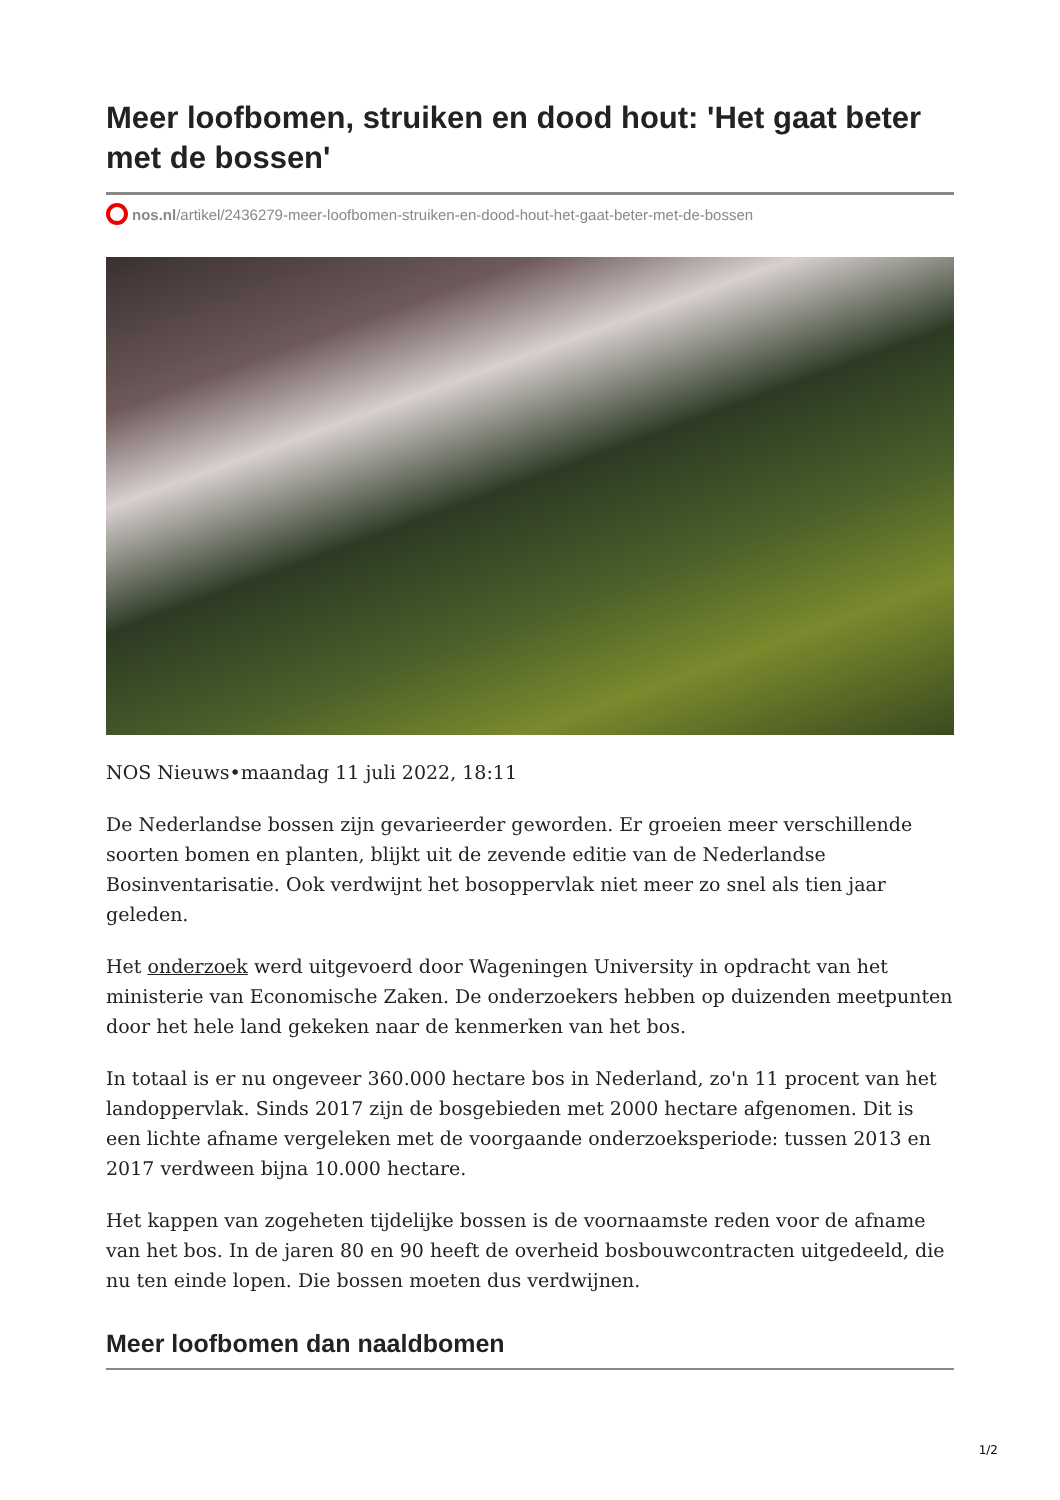Meer loofbomen, struiken en dood hout: 'Het gaat beter met de bossen'
nos.nl/artikel/2436279-meer-loofbomen-struiken-en-dood-hout-het-gaat-beter-met-de-bossen
NOS Nieuws•maandag 11 juli 2022, 18:11
De Nederlandse bossen zijn gevarieerder geworden. Er groeien meer verschillende soorten bomen en planten, blijkt uit de zevende editie van de Nederlandse Bosinventarisatie. Ook verdwijnt het bosoppervlak niet meer zo snel als tien jaar geleden.
Het onderzoek werd uitgevoerd door Wageningen University in opdracht van het ministerie van Economische Zaken. De onderzoekers hebben op duizenden meetpunten door het hele land gekeken naar de kenmerken van het bos.
In totaal is er nu ongeveer 360.000 hectare bos in Nederland, zo'n 11 procent van het landoppervlak. Sinds 2017 zijn de bosgebieden met 2000 hectare afgenomen. Dit is een lichte afname vergeleken met de voorgaande onderzoeksperiode: tussen 2013 en 2017 verdween bijna 10.000 hectare.
Het kappen van zogeheten tijdelijke bossen is de voornaamste reden voor de afname van het bos. In de jaren 80 en 90 heeft de overheid bosbouwcontracten uitgedeeld, die nu ten einde lopen. Die bossen moeten dus verdwijnen.
Meer loofbomen dan naaldbomen
1/2